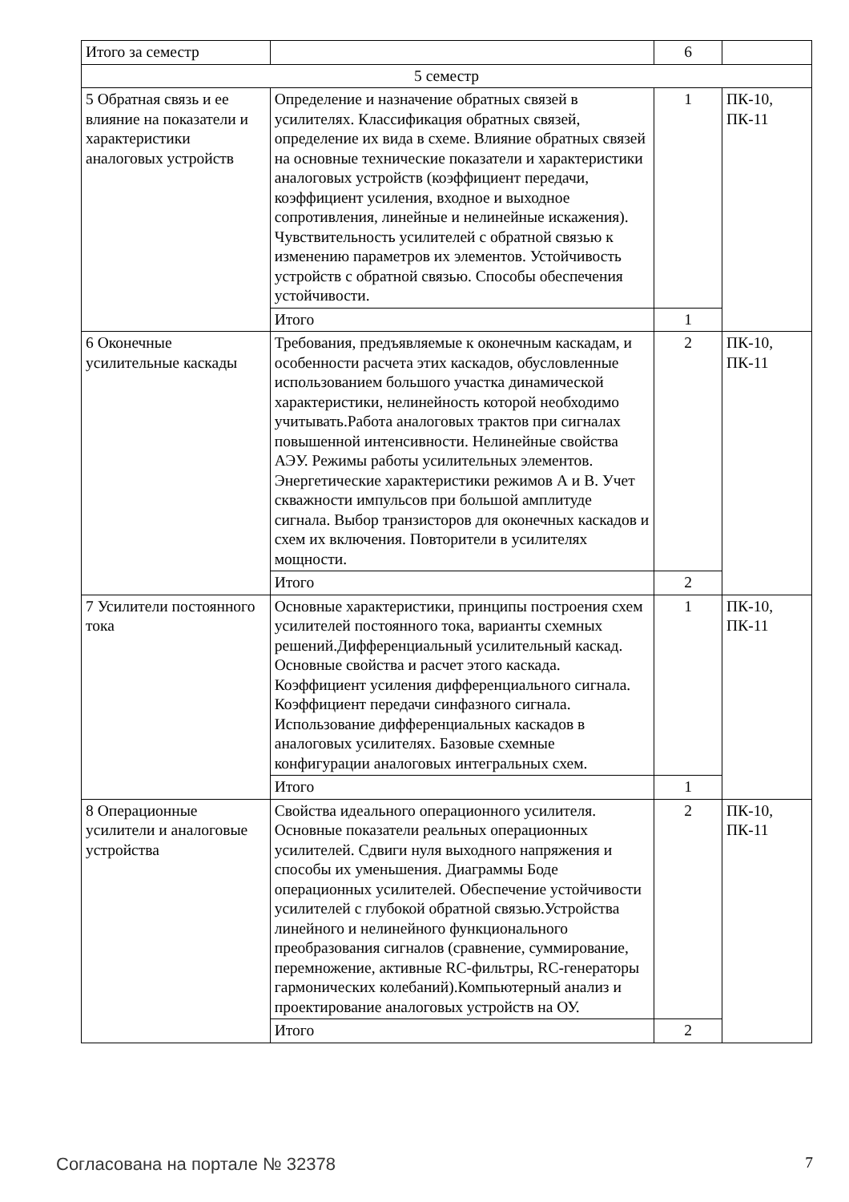| Итого за семестр | | 6 | |
| 5 семестр | | | |
| 5 Обратная связь и ее влияние на показатели и характеристики аналоговых устройств | Определение и назначение обратных связей в усилителях. Классификация обратных связей, определение их вида в схеме. Влияние обратных связей на основные технические показатели и характеристики аналоговых устройств (коэффициент передачи, коэффициент усиления, входное и выходное сопротивления, линейные и нелинейные искажения). Чувствительность усилителей с обратной связью к изменению параметров их элементов. Устойчивость устройств с обратной связью. Способы обеспечения устойчивости. | 1 | ПК-10, ПК-11 |
| | Итого | 1 | |
| 6 Оконечные усилительные каскады | Требования, предъявляемые к оконечным каскадам, и особенности расчета этих каскадов, обусловленные использованием большого участка динамической характеристики, нелинейность которой необходимо учитывать.Работа аналоговых трактов при сигналах повышенной интенсивности. Нелинейные свойства АЭУ. Режимы работы усилительных элементов. Энергетические характеристики режимов А и В. Учет скважности импульсов при большой амплитуде сигнала. Выбор транзисторов для оконечных каскадов и схем их включения. Повторители в усилителях мощности. | 2 | ПК-10, ПК-11 |
| | Итого | 2 | |
| 7 Усилители постоянного тока | Основные характеристики, принципы построения схем усилителей постоянного тока, варианты схемных решений.Дифференциальный усилительный каскад. Основные свойства и расчет этого каскада. Коэффициент усиления дифференциального сигнала. Коэффициент передачи синфазного сигнала. Использование дифференциальных каскадов в аналоговых усилителях. Базовые схемные конфигурации аналоговых интегральных схем. | 1 | ПК-10, ПК-11 |
| | Итого | 1 | |
| 8 Операционные усилители и аналоговые устройства | Свойства идеального операционного усилителя. Основные показатели реальных операционных усилителей. Сдвиги нуля выходного напряжения и способы их уменьшения. Диаграммы Боде операционных усилителей. Обеспечение устойчивости усилителей с глубокой обратной связью.Устройства линейного и нелинейного функционального преобразования сигналов (сравнение, суммирование, перемножение, активные RC-фильтры, RC-генераторы гармонических колебаний).Компьютерный анализ и проектирование аналоговых устройств на ОУ. | 2 | ПК-10, ПК-11 |
| | Итого | 2 | |
Согласована на портале № 32378 7